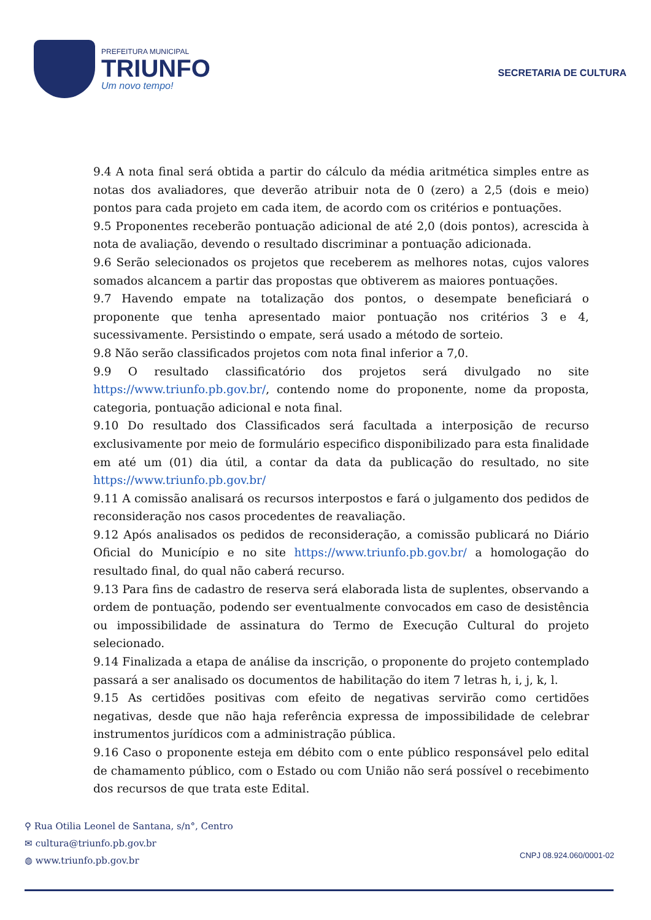PREFEITURA MUNICIPAL
TRIUNFO
Um novo tempo!
SECRETARIA DE CULTURA
9.4 A nota final será obtida a partir do cálculo da média aritmética simples entre as notas dos avaliadores, que deverão atribuir nota de 0 (zero) a 2,5 (dois e meio) pontos para cada projeto em cada item, de acordo com os critérios e pontuações.
9.5 Proponentes receberão pontuação adicional de até 2,0 (dois pontos), acrescida à nota de avaliação, devendo o resultado discriminar a pontuação adicionada.
9.6 Serão selecionados os projetos que receberem as melhores notas, cujos valores somados alcancem a partir das propostas que obtiverem as maiores pontuações.
9.7 Havendo empate na totalização dos pontos, o desempate beneficiará o proponente que tenha apresentado maior pontuação nos critérios 3 e 4, sucessivamente. Persistindo o empate, será usado a método de sorteio.
9.8 Não serão classificados projetos com nota final inferior a 7,0.
9.9 O resultado classificatório dos projetos será divulgado no site https://www.triunfo.pb.gov.br/, contendo nome do proponente, nome da proposta, categoria, pontuação adicional e nota final.
9.10 Do resultado dos Classificados será facultada a interposição de recurso exclusivamente por meio de formulário especifico disponibilizado para esta finalidade em até um (01) dia útil, a contar da data da publicação do resultado, no site https://www.triunfo.pb.gov.br/
9.11 A comissão analisará os recursos interpostos e fará o julgamento dos pedidos de reconsideração nos casos procedentes de reavaliação.
9.12 Após analisados os pedidos de reconsideração, a comissão publicará no Diário Oficial do Município e no site https://www.triunfo.pb.gov.br/ a homologação do resultado final, do qual não caberá recurso.
9.13 Para fins de cadastro de reserva será elaborada lista de suplentes, observando a ordem de pontuação, podendo ser eventualmente convocados em caso de desistência ou impossibilidade de assinatura do Termo de Execução Cultural do projeto selecionado.
9.14 Finalizada a etapa de análise da inscrição, o proponente do projeto contemplado passará a ser analisado os documentos de habilitação do item 7 letras h, i, j, k, l.
9.15 As certidões positivas com efeito de negativas servirão como certidões negativas, desde que não haja referência expressa de impossibilidade de celebrar instrumentos jurídicos com a administração pública.
9.16 Caso o proponente esteja em débito com o ente público responsável pelo edital de chamamento público, com o Estado ou com União não será possível o recebimento dos recursos de que trata este Edital.
⚲ Rua Otilia Leonel de Santana, s/n°, Centro
✉ cultura@triunfo.pb.gov.br
◍ www.triunfo.pb.gov.br
CNPJ 08.924.060/0001-02